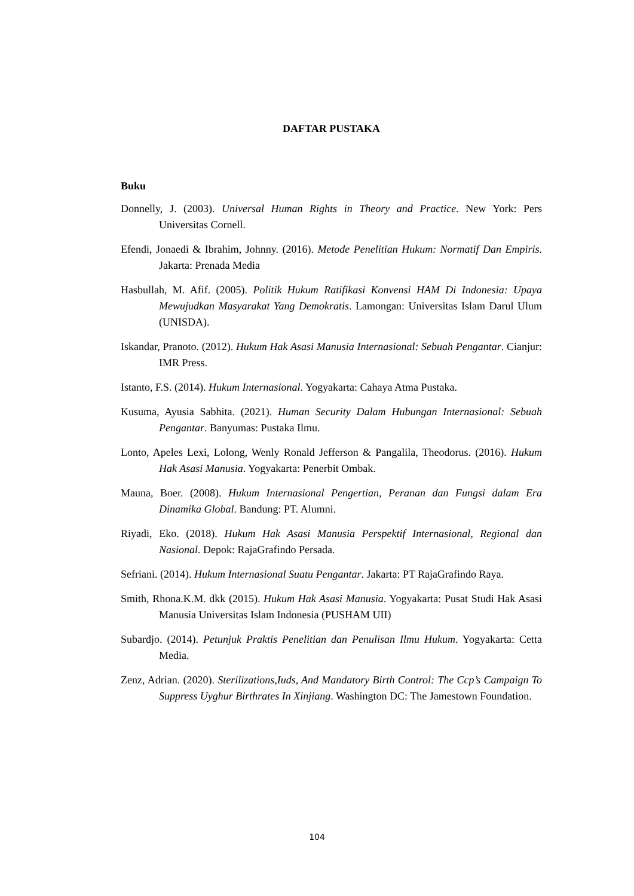DAFTAR PUSTAKA
Buku
Donnelly, J. (2003). Universal Human Rights in Theory and Practice. New York: Pers Universitas Cornell.
Efendi, Jonaedi & Ibrahim, Johnny. (2016). Metode Penelitian Hukum: Normatif Dan Empiris. Jakarta: Prenada Media
Hasbullah, M. Afif. (2005). Politik Hukum Ratifikasi Konvensi HAM Di Indonesia: Upaya Mewujudkan Masyarakat Yang Demokratis. Lamongan: Universitas Islam Darul Ulum (UNISDA).
Iskandar, Pranoto. (2012). Hukum Hak Asasi Manusia Internasional: Sebuah Pengantar. Cianjur: IMR Press.
Istanto, F.S. (2014). Hukum Internasional. Yogyakarta: Cahaya Atma Pustaka.
Kusuma, Ayusia Sabhita. (2021). Human Security Dalam Hubungan Internasional: Sebuah Pengantar. Banyumas: Pustaka Ilmu.
Lonto, Apeles Lexi, Lolong, Wenly Ronald Jefferson & Pangalila, Theodorus. (2016). Hukum Hak Asasi Manusia. Yogyakarta: Penerbit Ombak.
Mauna, Boer. (2008). Hukum Internasional Pengertian, Peranan dan Fungsi dalam Era Dinamika Global. Bandung: PT. Alumni.
Riyadi, Eko. (2018). Hukum Hak Asasi Manusia Perspektif Internasional, Regional dan Nasional. Depok: RajaGrafindo Persada.
Sefriani. (2014). Hukum Internasional Suatu Pengantar. Jakarta: PT RajaGrafindo Raya.
Smith, Rhona.K.M. dkk (2015). Hukum Hak Asasi Manusia. Yogyakarta: Pusat Studi Hak Asasi Manusia Universitas Islam Indonesia (PUSHAM UII)
Subardjo. (2014). Petunjuk Praktis Penelitian dan Penulisan Ilmu Hukum. Yogyakarta: Cetta Media.
Zenz, Adrian. (2020). Sterilizations,Iuds, And Mandatory Birth Control: The Ccp’s Campaign To Suppress Uyghur Birthrates In Xinjiang. Washington DC: The Jamestown Foundation.
104